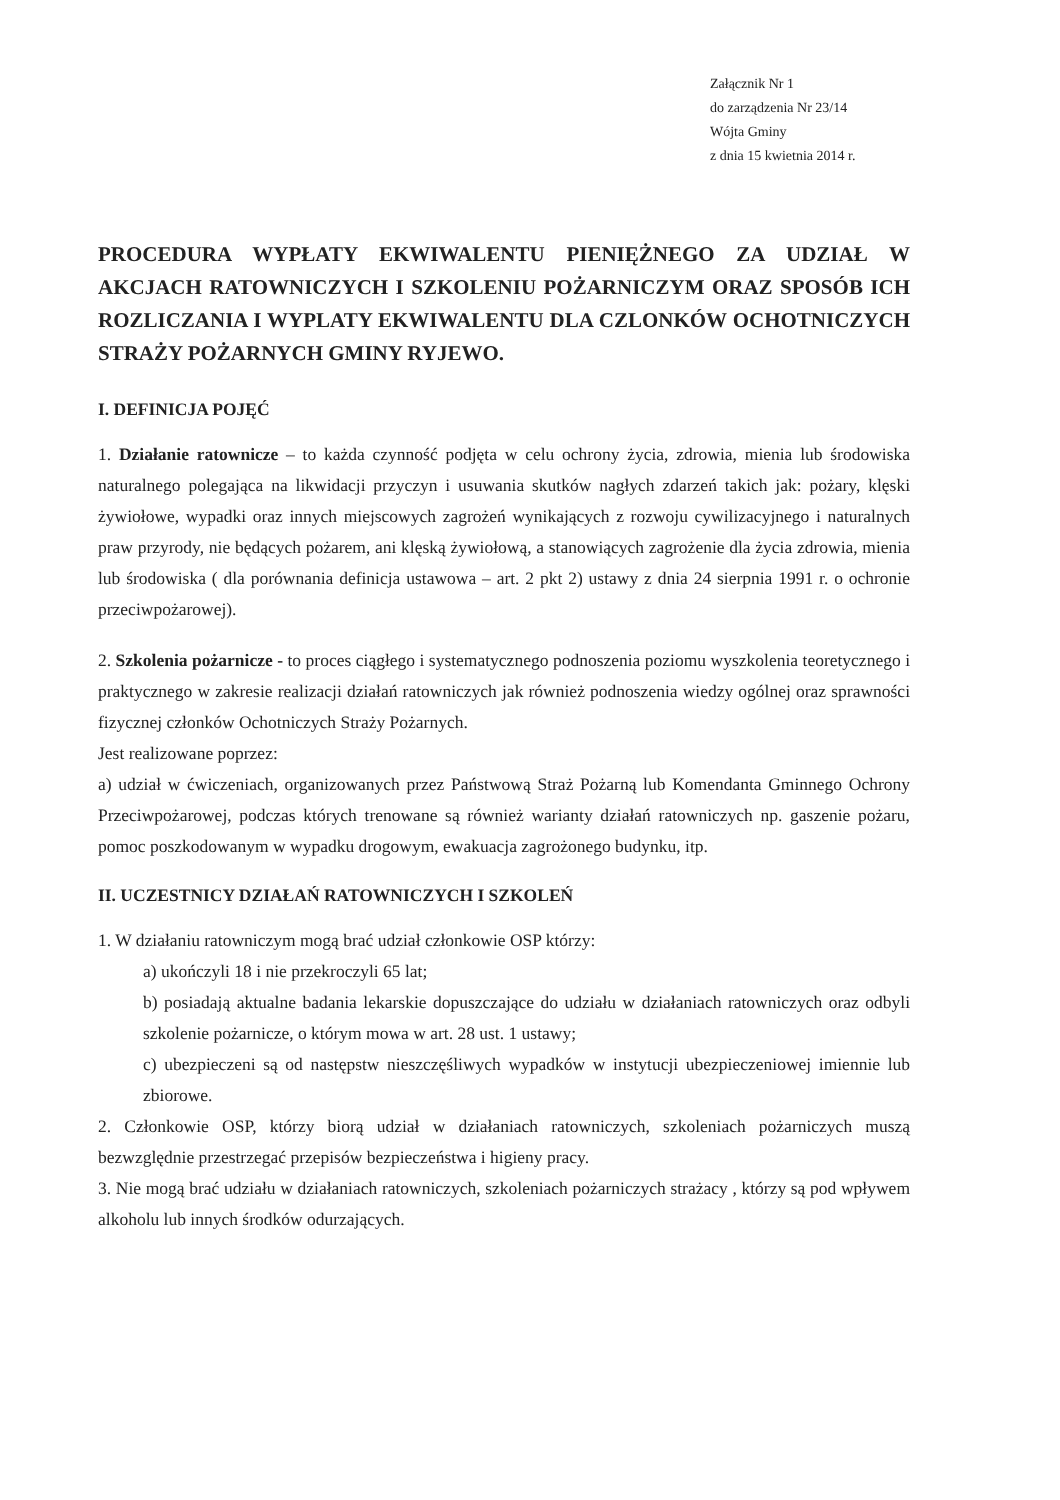Załącznik Nr 1
do zarządzenia Nr 23/14
Wójta Gminy
z dnia 15 kwietnia 2014 r.
PROCEDURA WYPŁATY EKWIWALENTU PIENIĘŻNEGO ZA UDZIAŁ W AKCJACH RATOWNICZYCH I SZKOLENIU POŻARNICZYM ORAZ SPOSÓB ICH ROZLICZANIA I WYPLATY EKWIWALENTU DLA CZLONKÓW OCHOTNICZYCH STRAŻY POŻARNYCH GMINY RYJEWO.
I. DEFINICJA POJĘĆ
1. Działanie ratownicze – to każda czynność podjęta w celu ochrony życia, zdrowia, mienia lub środowiska naturalnego polegająca na likwidacji przyczyn i usuwania skutków nagłych zdarzeń takich jak: pożary, klęski żywiołowe, wypadki oraz innych miejscowych zagrożeń wynikających z rozwoju cywilizacyjnego i naturalnych praw przyrody, nie będących pożarem, ani klęską żywiołową, a stanowiących zagrożenie dla życia zdrowia, mienia lub środowiska ( dla porównania definicja ustawowa – art. 2 pkt 2) ustawy z dnia 24 sierpnia 1991 r. o ochronie przeciwpożarowej).
2. Szkolenia pożarnicze - to proces ciągłego i systematycznego podnoszenia poziomu wyszkolenia teoretycznego i praktycznego w zakresie realizacji działań ratowniczych jak również podnoszenia wiedzy ogólnej oraz sprawności fizycznej członków Ochotniczych Straży Pożarnych.
Jest realizowane poprzez:
a) udział w ćwiczeniach, organizowanych przez Państwową Straż Pożarną lub Komendanta Gminnego Ochrony Przeciwpożarowej, podczas których trenowane są również warianty działań ratowniczych np. gaszenie pożaru, pomoc poszkodowanym w wypadku drogowym, ewakuacja zagrożonego budynku, itp.
II. UCZESTNICY DZIAŁAŃ RATOWNICZYCH I SZKOLEŃ
1. W działaniu ratowniczym mogą brać udział członkowie OSP którzy:
a) ukończyli 18 i nie przekroczyli 65 lat;
b) posiadają aktualne badania lekarskie dopuszczające do udziału w działaniach ratowniczych oraz odbyli szkolenie pożarnicze, o którym mowa w art. 28 ust. 1 ustawy;
c) ubezpieczeni są od następstw nieszczęśliwych wypadków w instytucji ubezpieczeniowej imiennie lub zbiorowe.
2. Członkowie OSP, którzy biorą udział w działaniach ratowniczych, szkoleniach pożarniczych muszą bezwzględnie przestrzegać przepisów bezpieczeństwa i higieny pracy.
3. Nie mogą brać udziału w działaniach ratowniczych, szkoleniach pożarniczych strażacy , którzy są pod wpływem alkoholu lub innych środków odurzających.